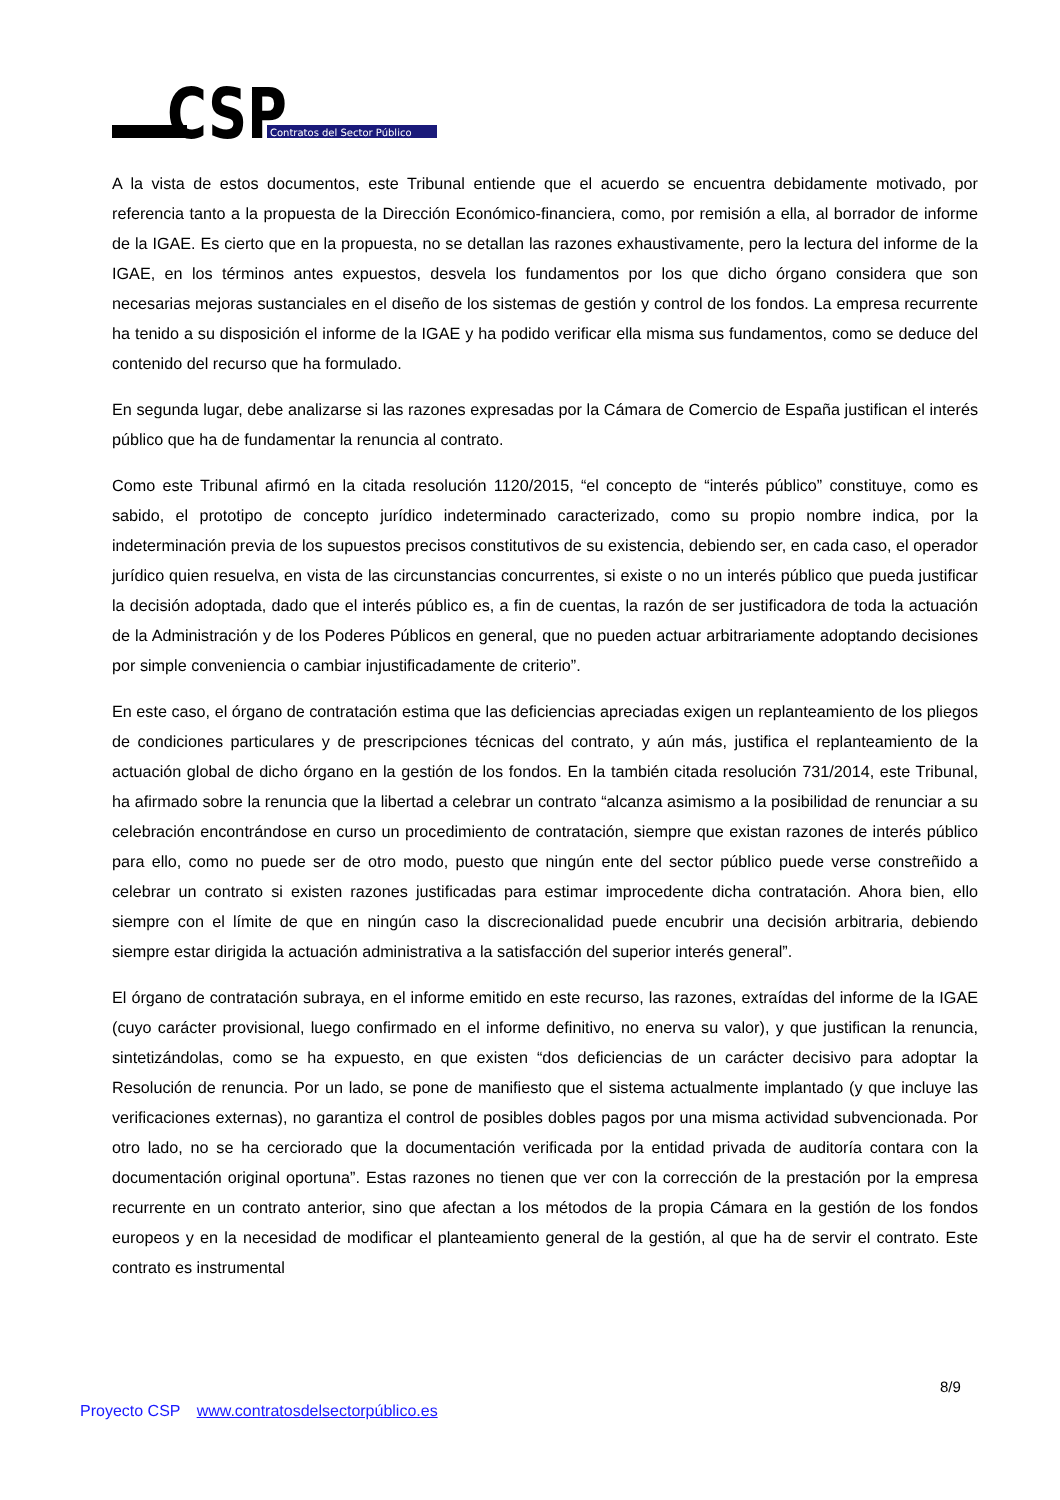CSP
Contratos del Sector Público
A la vista de estos documentos, este Tribunal entiende que el acuerdo se encuentra debidamente motivado, por referencia tanto a la propuesta de la Dirección Económico-financiera, como, por remisión a ella, al borrador de informe de la IGAE. Es cierto que en la propuesta, no se detallan las razones exhaustivamente, pero la lectura del informe de la IGAE, en los términos antes expuestos, desvela los fundamentos por los que dicho órgano considera que son necesarias mejoras sustanciales en el diseño de los sistemas de gestión y control de los fondos. La empresa recurrente ha tenido a su disposición el informe de la IGAE y ha podido verificar ella misma sus fundamentos, como se deduce del contenido del recurso que ha formulado.
En segunda lugar, debe analizarse si las razones expresadas por la Cámara de Comercio de España justifican el interés público que ha de fundamentar la renuncia al contrato.
Como este Tribunal afirmó en la citada resolución 1120/2015, “el concepto de “interés público” constituye, como es sabido, el prototipo de concepto jurídico indeterminado caracterizado, como su propio nombre indica, por la indeterminación previa de los supuestos precisos constitutivos de su existencia, debiendo ser, en cada caso, el operador jurídico quien resuelva, en vista de las circunstancias concurrentes, si existe o no un interés público que pueda justificar la decisión adoptada, dado que el interés público es, a fin de cuentas, la razón de ser justificadora de toda la actuación de la Administración y de los Poderes Públicos en general, que no pueden actuar arbitrariamente adoptando decisiones por simple conveniencia o cambiar injustificadamente de criterio”.
En este caso, el órgano de contratación estima que las deficiencias apreciadas exigen un replanteamiento de los pliegos de condiciones particulares y de prescripciones técnicas del contrato, y aún más, justifica el replanteamiento de la actuación global de dicho órgano en la gestión de los fondos. En la también citada resolución 731/2014, este Tribunal, ha afirmado sobre la renuncia que la libertad a celebrar un contrato “alcanza asimismo a la posibilidad de renunciar a su celebración encontrándose en curso un procedimiento de contratación, siempre que existan razones de interés público para ello, como no puede ser de otro modo, puesto que ningún ente del sector público puede verse constreñido a celebrar un contrato si existen razones justificadas para estimar improcedente dicha contratación. Ahora bien, ello siempre con el límite de que en ningún caso la discrecionalidad puede encubrir una decisión arbitraria, debiendo siempre estar dirigida la actuación administrativa a la satisfacción del superior interés general”.
El órgano de contratación subraya, en el informe emitido en este recurso, las razones, extraídas del informe de la IGAE (cuyo carácter provisional, luego confirmado en el informe definitivo, no enerva su valor), y que justifican la renuncia, sintetizándolas, como se ha expuesto, en que existen “dos deficiencias de un carácter decisivo para adoptar la Resolución de renuncia. Por un lado, se pone de manifiesto que el sistema actualmente implantado (y que incluye las verificaciones externas), no garantiza el control de posibles dobles pagos por una misma actividad subvencionada. Por otro lado, no se ha cerciorado que la documentación verificada por la entidad privada de auditoría contara con la documentación original oportuna”. Estas razones no tienen que ver con la corrección de la prestación por la empresa recurrente en un contrato anterior, sino que afectan a los métodos de la propia Cámara en la gestión de los fondos europeos y en la necesidad de modificar el planteamiento general de la gestión, al que ha de servir el contrato. Este contrato es instrumental
8/9
Proyecto CSP www.contratosdelsectorpúblico.es